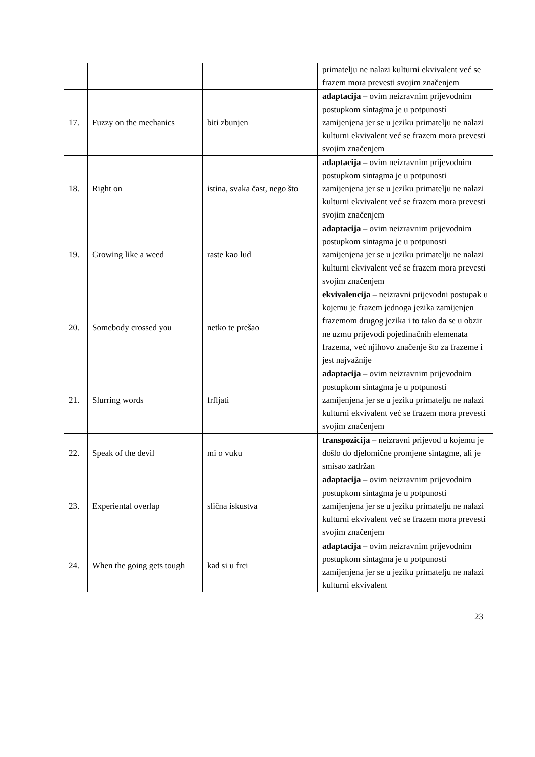| | | | primatelju ne nalazi kulturni ekvivalent već se frazem mora prevesti svojim značenjem |
| 17. | Fuzzy on the mechanics | biti zbunjen | adaptacija – ovim neizravnim prijevodnim postupkom sintagma je u potpunosti zamijenjena jer se u jeziku primatelju ne nalazi kulturni ekvivalent već se frazem mora prevesti svojim značenjem |
| 18. | Right on | istina, svaka čast, nego što | adaptacija – ovim neizravnim prijevodnim postupkom sintagma je u potpunosti zamijenjena jer se u jeziku primatelju ne nalazi kulturni ekvivalent već se frazem mora prevesti svojim značenjem |
| 19. | Growing like a weed | raste kao lud | adaptacija – ovim neizravnim prijevodnim postupkom sintagma je u potpunosti zamijenjena jer se u jeziku primatelju ne nalazi kulturni ekvivalent već se frazem mora prevesti svojim značenjem |
| 20. | Somebody crossed you | netko te prešao | ekvivalencija – neizravni prijevodni postupak u kojemu je frazem jednoga jezika zamijenjen frazemom drugog jezika i to tako da se u obzir ne uzmu prijevodi pojedinačnih elemenata frazema, već njihovo značenje što za frazeme i jest najvažnije |
| 21. | Slurring words | frfljati | adaptacija – ovim neizravnim prijevodnim postupkom sintagma je u potpunosti zamijenjena jer se u jeziku primatelju ne nalazi kulturni ekvivalent već se frazem mora prevesti svojim značenjem |
| 22. | Speak of the devil | mi o vuku | transpozicija – neizravni prijevod u kojemu je došlo do djelomične promjene sintagme, ali je smisao zadržan |
| 23. | Experiental overlap | slična iskustva | adaptacija – ovim neizravnim prijevodnim postupkom sintagma je u potpunosti zamijenjena jer se u jeziku primatelju ne nalazi kulturni ekvivalent već se frazem mora prevesti svojim značenjem |
| 24. | When the going gets tough | kad si u frci | adaptacija – ovim neizravnim prijevodnim postupkom sintagma je u potpunosti zamijenjena jer se u jeziku primatelju ne nalazi kulturni ekvivalent |
23